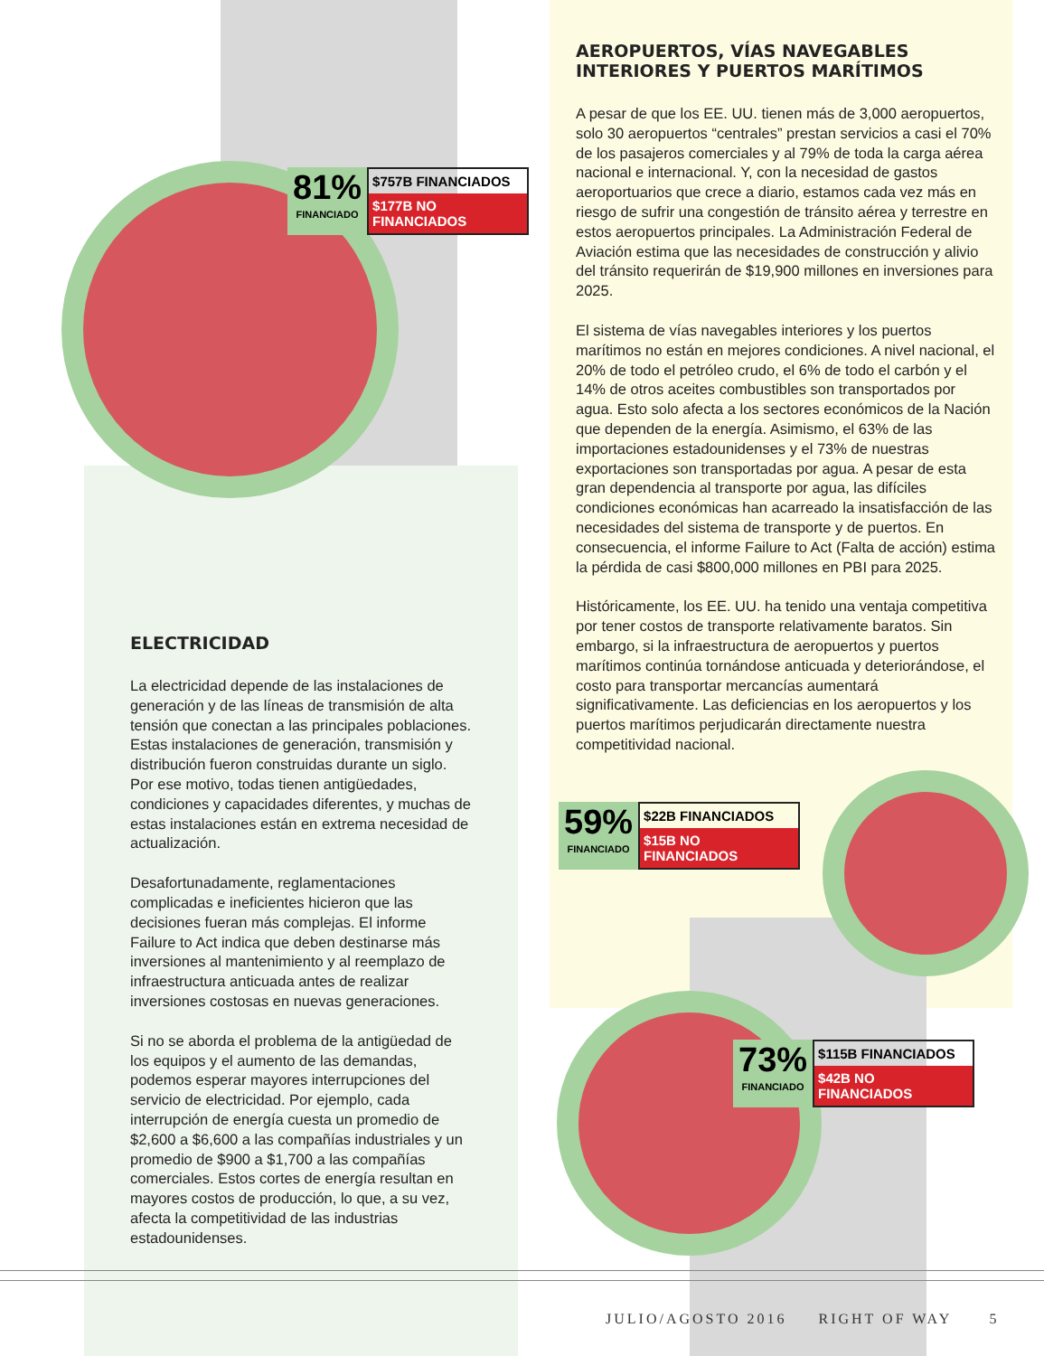81%
FINANCIADO
$757B FINANCIADOS
$177B NO FINANCIADOS
AEROPUERTOS, VÍAS NAVEGABLES INTERIORES Y PUERTOS MARÍTIMOS
A pesar de que los EE. UU. tienen más de 3,000 aeropuertos, solo 30 aeropuertos “centrales” prestan servicios a casi el 70% de los pasajeros comerciales y al 79% de toda la carga aérea nacional e internacional. Y, con la necesidad de gastos aeroportuarios que crece a diario, estamos cada vez más en riesgo de sufrir una congestión de tránsito aérea y terrestre en estos aeropuertos principales. La Administración Federal de Aviación estima que las necesidades de construcción y alivio del tránsito requerirán de $19,900 millones en inversiones para 2025.
El sistema de vías navegables interiores y los puertos marítimos no están en mejores condiciones. A nivel nacional, el 20% de todo el petróleo crudo, el 6% de todo el carbón y el 14% de otros aceites combustibles son transportados por agua. Esto solo afecta a los sectores económicos de la Nación que dependen de la energía. Asimismo, el 63% de las importaciones estadounidenses y el 73% de nuestras exportaciones son transportadas por agua. A pesar de esta gran dependencia al transporte por agua, las difíciles condiciones económicas han acarreado la insatisfacción de las necesidades del sistema de transporte y de puertos. En consecuencia, el informe Failure to Act (Falta de acción) estima la pérdida de casi $800,000 millones en PBI para 2025.
Históricamente, los EE. UU. ha tenido una ventaja competitiva por tener costos de transporte relativamente baratos. Sin embargo, si la infraestructura de aeropuertos y puertos marítimos continúa tornándose anticuada y deteriorándose, el costo para transportar mercancías aumentará significativamente. Las deficiencias en los aeropuertos y los puertos marítimos perjudicarán directamente nuestra competitividad nacional.
59%
FINANCIADO
$22B FINANCIADOS
$15B NO FINANCIADOS
73%
FINANCIADO
$115B FINANCIADOS
$42B NO FINANCIADOS
ELECTRICIDAD
La electricidad depende de las instalaciones de generación y de las líneas de transmisión de alta tensión que conectan a las principales poblaciones. Estas instalaciones de generación, transmisión y distribución fueron construidas durante un siglo. Por ese motivo, todas tienen antigüedades, condiciones y capacidades diferentes, y muchas de estas instalaciones están en extrema necesidad de actualización.
Desafortunadamente, reglamentaciones complicadas e ineficientes hicieron que las decisiones fueran más complejas. El informe Failure to Act indica que deben destinarse más inversiones al mantenimiento y al reemplazo de infraestructura anticuada antes de realizar inversiones costosas en nuevas generaciones.
Si no se aborda el problema de la antigüedad de los equipos y el aumento de las demandas, podemos esperar mayores interrupciones del servicio de electricidad. Por ejemplo, cada interrupción de energía cuesta un promedio de $2,600 a $6,600 a las compañías industriales y un promedio de $900 a $1,700 a las compañías comerciales. Estos cortes de energía resultan en mayores costos de producción, lo que, a su vez, afecta la competitividad de las industrias estadounidenses.
JULIO/AGOSTO 2016 RIGHT OF WAY 5